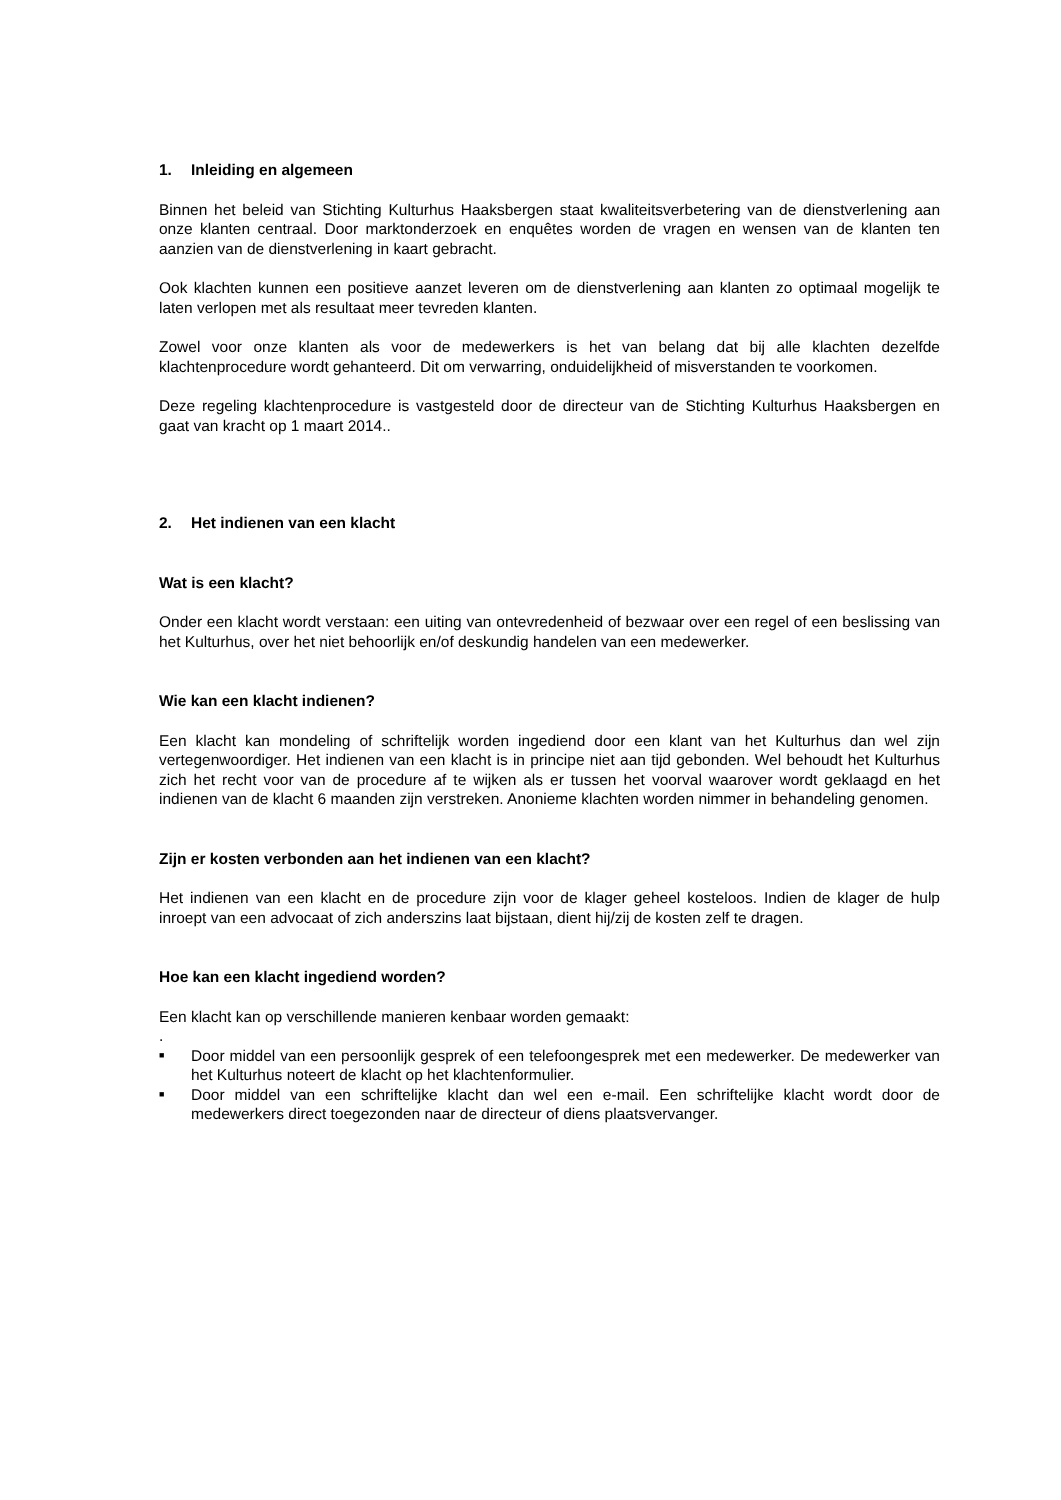1. Inleiding en algemeen
Binnen het beleid van Stichting Kulturhus Haaksbergen staat kwaliteitsverbetering van de dienstverlening aan onze klanten centraal. Door marktonderzoek en enquêtes worden de vragen en wensen van de klanten ten aanzien van de dienstverlening in kaart gebracht.
Ook klachten kunnen een positieve aanzet leveren om de dienstverlening aan klanten zo optimaal mogelijk te laten verlopen met als resultaat meer tevreden klanten.
Zowel voor onze klanten als voor de medewerkers is het van belang dat bij alle klachten dezelfde klachtenprocedure wordt gehanteerd. Dit om verwarring, onduidelijkheid of misverstanden te voorkomen.
Deze regeling klachtenprocedure is vastgesteld door de directeur van de Stichting Kulturhus Haaksbergen en gaat van kracht op 1 maart 2014..
2. Het indienen van een klacht
Wat is een klacht?
Onder een klacht wordt verstaan: een uiting van ontevredenheid of bezwaar over een regel of een beslissing van het Kulturhus, over het niet behoorlijk en/of deskundig handelen van een medewerker.
Wie kan een klacht indienen?
Een klacht kan mondeling of schriftelijk worden ingediend door een klant van het Kulturhus dan wel zijn vertegenwoordiger. Het indienen van een klacht is in principe niet aan tijd gebonden. Wel behoudt het Kulturhus zich het recht voor van de procedure af te wijken als er tussen het voorval waarover wordt geklaagd en het indienen van de klacht 6 maanden zijn verstreken. Anonieme klachten worden nimmer in behandeling genomen.
Zijn er kosten verbonden aan het indienen van een klacht?
Het indienen van een klacht en de procedure zijn voor de klager geheel kosteloos. Indien de klager de hulp inroept van een advocaat of zich anderszins laat bijstaan, dient hij/zij de kosten zelf te dragen.
Hoe kan een klacht ingediend worden?
Een klacht kan op verschillende manieren kenbaar worden gemaakt:
.
■ Door middel van een persoonlijk gesprek of een telefoongesprek met een medewerker. De medewerker van het Kulturhus noteert de klacht op het klachtenformulier.
■ Door middel van een schriftelijke klacht dan wel een e-mail. Een schriftelijke klacht wordt door de medewerkers direct toegezonden naar de directeur of diens plaatsvervanger.